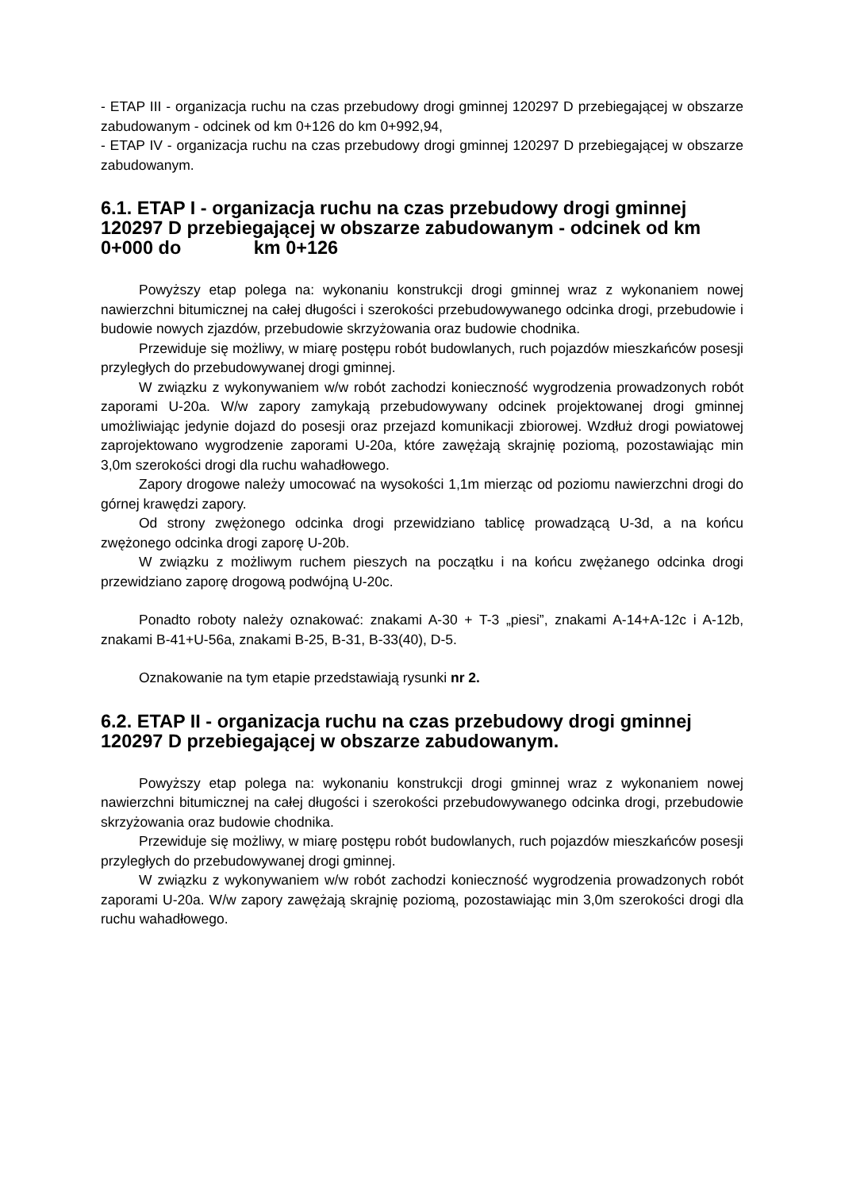- ETAP III - organizacja ruchu na czas przebudowy drogi gminnej 120297 D przebiegającej w obszarze zabudowanym - odcinek od km 0+126 do km 0+992,94,
- ETAP IV - organizacja ruchu na czas przebudowy drogi gminnej 120297 D przebiegającej w obszarze zabudowanym.
6.1. ETAP I - organizacja ruchu na czas przebudowy drogi gminnej 120297 D przebiegającej w obszarze zabudowanym - odcinek od km 0+000 do km 0+126
Powyższy etap polega na: wykonaniu konstrukcji drogi gminnej wraz z wykonaniem nowej nawierzchni bitumicznej na całej długości i szerokości przebudowywanego odcinka drogi, przebudowie i budowie nowych zjazdów, przebudowie skrzyżowania oraz budowie chodnika.
Przewiduje się możliwy, w miarę postępu robót budowlanych, ruch pojazdów mieszkańców posesji przyległych do przebudowywanej drogi gminnej.
W związku z wykonywaniem w/w robót zachodzi konieczność wygrodzenia prowadzonych robót zaporami U-20a. W/w zapory zamykają przebudowywany odcinek projektowanej drogi gminnej umożliwiając jedynie dojazd do posesji oraz przejazd komunikacji zbiorowej. Wzdłuż drogi powiatowej zaprojektowano wygrodzenie zaporami U-20a, które zawężają skrajnię poziomą, pozostawiając min 3,0m szerokości drogi dla ruchu wahadłowego.
Zapory drogowe należy umocować na wysokości 1,1m mierząc od poziomu nawierzchni drogi do górnej krawędzi zapory.
Od strony zwężonego odcinka drogi przewidziano tablicę prowadzącą U-3d, a na końcu zwężonego odcinka drogi zaporę U-20b.
W związku z możliwym ruchem pieszych na początku i na końcu zwężanego odcinka drogi przewidziano zaporę drogową podwójną U-20c.
Ponadto roboty należy oznakować: znakami A-30 + T-3 „piesi”, znakami A-14+A-12c i A-12b, znakami B-41+U-56a, znakami B-25, B-31, B-33(40), D-5.
Oznakowanie na tym etapie przedstawiają rysunki nr 2.
6.2. ETAP II - organizacja ruchu na czas przebudowy drogi gminnej 120297 D przebiegającej w obszarze zabudowanym.
Powyższy etap polega na: wykonaniu konstrukcji drogi gminnej wraz z wykonaniem nowej nawierzchni bitumicznej na całej długości i szerokości przebudowywanego odcinka drogi, przebudowie skrzyżowania oraz budowie chodnika.
Przewiduje się możliwy, w miarę postępu robót budowlanych, ruch pojazdów mieszkańców posesji przyległych do przebudowywanej drogi gminnej.
W związku z wykonywaniem w/w robót zachodzi konieczność wygrodzenia prowadzonych robót zaporami U-20a. W/w zapory zawężają skrajnię poziomą, pozostawiając min 3,0m szerokości drogi dla ruchu wahadłowego.